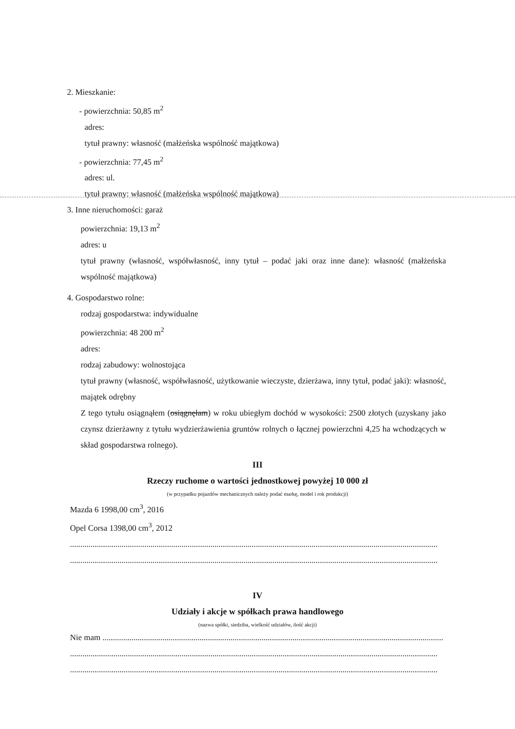2. Mieszkanie:
- powierzchnia: 50,85 m<sup>2</sup>
adres:
tytuł prawny: własność (małżeńska wspólność majątkowa)
- powierzchnia: 77,45 m<sup>2</sup>
adres: ul.
tytuł prawny: własność (małżeńska wspólność majątkowa)
3. Inne nieruchomości: garaż
powierzchnia: 19,13 m<sup>2</sup>
adres: u
tytuł prawny (własność, współwłasność, inny tytuł – podać jaki oraz inne dane): własność (małżeńska wspólność majątkowa)
4. Gospodarstwo rolne:
rodzaj gospodarstwa: indywidualne
powierzchnia: 48 200 m<sup>2</sup>
adres:
rodzaj zabudowy: wolnostojąca
tytuł prawny (własność, współwłasność, użytkowanie wieczyste, dzierżawa, inny tytuł, podać jaki): własność, majątek odrębny
Z tego tytułu osiągnąłem (osiągnęłam) w roku ubiegłym dochód w wysokości: 2500 złotych (uzyskany jako czynsz dzierżawny z tytułu wydzierżawienia gruntów rolnych o łącznej powierzchni 4,25 ha wchodzących w skład gospodarstwa rolnego).
III
Rzeczy ruchome o wartości jednostkowej powyżej 10 000 zł
(w przypadku pojazdów mechanicznych należy podać markę, model i rok produkcji)
Mazda 6 1998,00 cm<sup>3</sup>, 2016
Opel Corsa 1398,00 cm<sup>3</sup>, 2012
..................................................................................................................................................................................
..................................................................................................................................................................................
IV
Udziały i akcje w spółkach prawa handlowego
(nazwa spółki, siedziba, wielkość udziałów, ilość akcji)
Nie mam .....................................................................................................................................................................
..................................................................................................................................................................................
..................................................................................................................................................................................